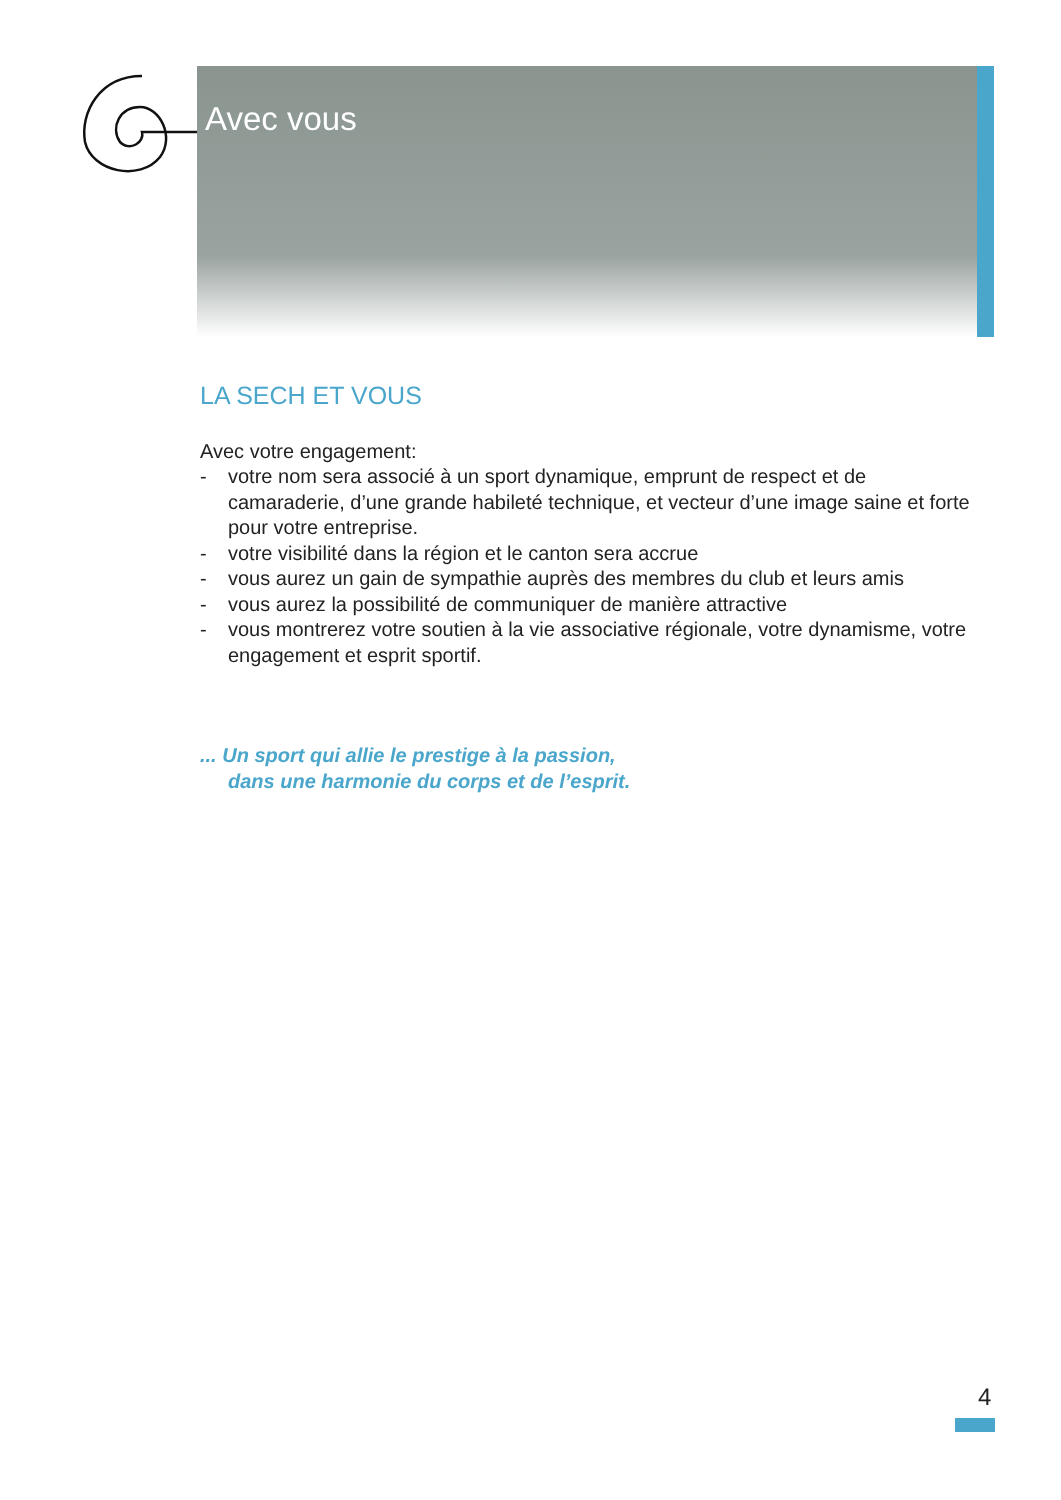Avec vous
LA SECH ET VOUS
Avec votre engagement:
- votre nom sera associé à un sport dynamique, emprunt de respect et de camaraderie, d’une grande habileté technique, et vecteur d’une image saine et forte pour votre entreprise.
- votre visibilité dans la région et le canton sera accrue
- vous aurez un gain de sympathie auprès des membres du club et leurs amis
- vous aurez la possibilité de communiquer de manière attractive
- vous montrerez votre soutien à la vie associative régionale, votre dynamisme, votre engagement et esprit sportif.
... Un sport qui allie le prestige à la passion,
dans une harmonie du corps et de l’esprit.
4